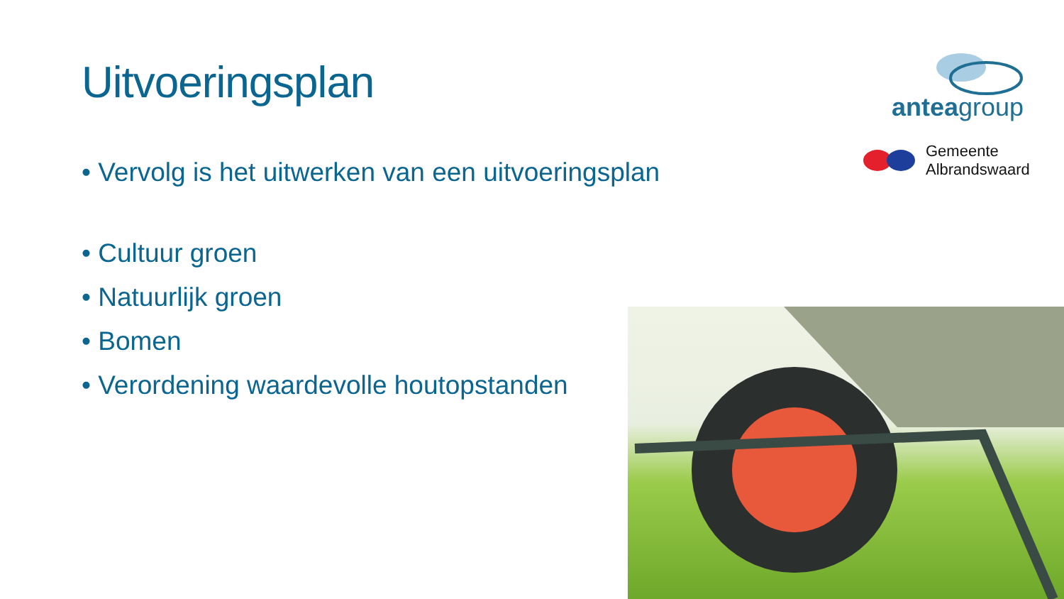Uitvoeringsplan
• Vervolg is het uitwerken van een uitvoeringsplan
• Cultuur groen
• Natuurlijk groen
• Bomen
• Verordening waardevolle houtopstanden
anteagroup
Gemeente
Albrandswaard